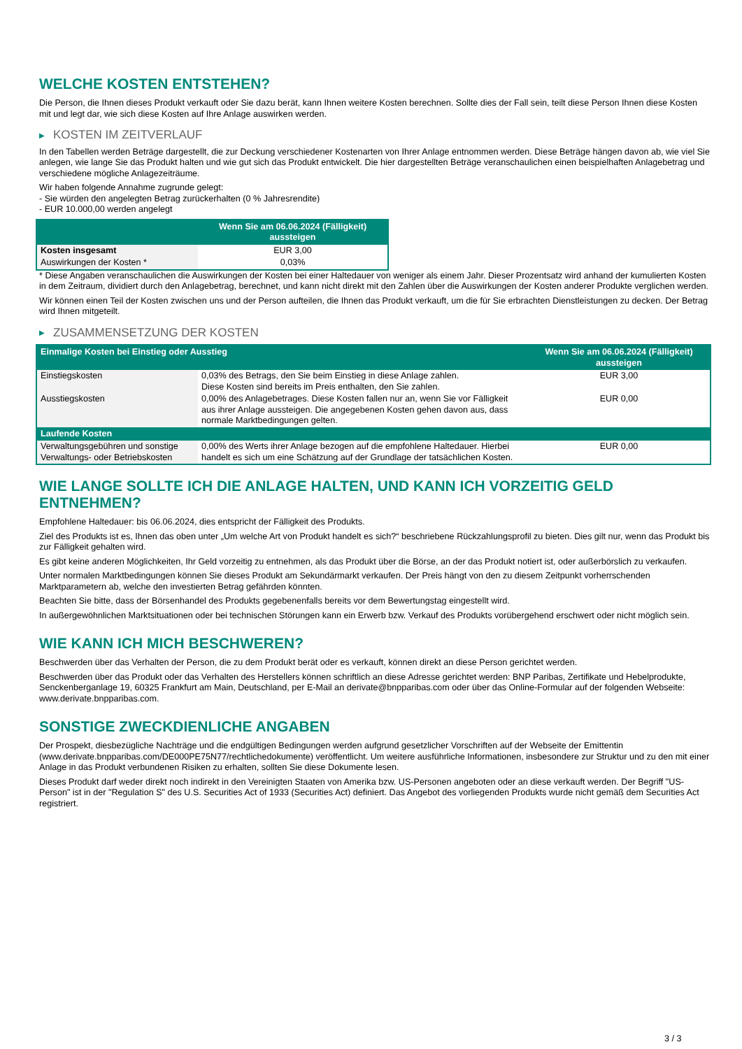WELCHE KOSTEN ENTSTEHEN?
Die Person, die Ihnen dieses Produkt verkauft oder Sie dazu berät, kann Ihnen weitere Kosten berechnen. Sollte dies der Fall sein, teilt diese Person Ihnen diese Kosten mit und legt dar, wie sich diese Kosten auf Ihre Anlage auswirken werden.
▶ KOSTEN IM ZEITVERLAUF
In den Tabellen werden Beträge dargestellt, die zur Deckung verschiedener Kostenarten von Ihrer Anlage entnommen werden. Diese Beträge hängen davon ab, wie viel Sie anlegen, wie lange Sie das Produkt halten und wie gut sich das Produkt entwickelt. Die hier dargestellten Beträge veranschaulichen einen beispielhaften Anlagebetrag und verschiedene mögliche Anlagezeiträume.
Wir haben folgende Annahme zugrunde gelegt:
- Sie würden den angelegten Betrag zurückerhalten (0 % Jahresrendite)
- EUR 10.000,00 werden angelegt
| | Wenn Sie am 06.06.2024 (Fälligkeit) aussteigen |
| --- | --- |
| Kosten insgesamt | EUR 3,00 |
| Auswirkungen der Kosten * | 0,03% |
* Diese Angaben veranschaulichen die Auswirkungen der Kosten bei einer Haltedauer von weniger als einem Jahr. Dieser Prozentsatz wird anhand der kumulierten Kosten in dem Zeitraum, dividiert durch den Anlagebetrag, berechnet, und kann nicht direkt mit den Zahlen über die Auswirkungen der Kosten anderer Produkte verglichen werden.
Wir können einen Teil der Kosten zwischen uns und der Person aufteilen, die Ihnen das Produkt verkauft, um die für Sie erbrachten Dienstleistungen zu decken. Der Betrag wird Ihnen mitgeteilt.
▶ ZUSAMMENSETZUNG DER KOSTEN
| Einmalige Kosten bei Einstieg oder Ausstieg | | Wenn Sie am 06.06.2024 (Fälligkeit) aussteigen |
| --- | --- | --- |
| Einstiegskosten | 0,03% des Betrags, den Sie beim Einstieg in diese Anlage zahlen. Diese Kosten sind bereits im Preis enthalten, den Sie zahlen. | EUR 3,00 |
| Ausstiegskosten | 0,00% des Anlagebetrages. Diese Kosten fallen nur an, wenn Sie vor Fälligkeit aus ihrer Anlage aussteigen. Die angegebenen Kosten gehen davon aus, dass normale Marktbedingungen gelten. | EUR 0,00 |
| Laufende Kosten | | |
| Verwaltungsgebühren und sonstige Verwaltungs- oder Betriebskosten | 0,00% des Werts ihrer Anlage bezogen auf die empfohlene Haltedauer. Hierbei handelt es sich um eine Schätzung auf der Grundlage der tatsächlichen Kosten. | EUR 0,00 |
WIE LANGE SOLLTE ICH DIE ANLAGE HALTEN, UND KANN ICH VORZEITIG GELD ENTNEHMEN?
Empfohlene Haltedauer: bis 06.06.2024, dies entspricht der Fälligkeit des Produkts.
Ziel des Produkts ist es, Ihnen das oben unter „Um welche Art von Produkt handelt es sich?“ beschriebene Rückzahlungsprofil zu bieten. Dies gilt nur, wenn das Produkt bis zur Fälligkeit gehalten wird.
Es gibt keine anderen Möglichkeiten, Ihr Geld vorzeitig zu entnehmen, als das Produkt über die Börse, an der das Produkt notiert ist, oder außerbörslich zu verkaufen.
Unter normalen Marktbedingungen können Sie dieses Produkt am Sekundärmarkt verkaufen. Der Preis hängt von den zu diesem Zeitpunkt vorherrschenden Marktparametern ab, welche den investierten Betrag gefährden könnten.
Beachten Sie bitte, dass der Börsenhandel des Produkts gegebenenfalls bereits vor dem Bewertungstag eingestellt wird.
In außergewöhnlichen Marktsituationen oder bei technischen Störungen kann ein Erwerb bzw. Verkauf des Produkts vorübergehend erschwert oder nicht möglich sein.
WIE KANN ICH MICH BESCHWEREN?
Beschwerden über das Verhalten der Person, die zu dem Produkt berät oder es verkauft, können direkt an diese Person gerichtet werden.
Beschwerden über das Produkt oder das Verhalten des Herstellers können schriftlich an diese Adresse gerichtet werden: BNP Paribas, Zertifikate und Hebelprodukte, Senckenberganlage 19, 60325 Frankfurt am Main, Deutschland, per E-Mail an derivate@bnpparibas.com oder über das Online-Formular auf der folgenden Webseite: www.derivate.bnpparibas.com.
SONSTIGE ZWECKDIENLICHE ANGABEN
Der Prospekt, diesbezügliche Nachträge und die endgültigen Bedingungen werden aufgrund gesetzlicher Vorschriften auf der Webseite der Emittentin (www.derivate.bnpparibas.com/DE000PE75N77/rechtlichedokumente) veröffentlicht. Um weitere ausführliche Informationen, insbesondere zur Struktur und zu den mit einer Anlage in das Produkt verbundenen Risiken zu erhalten, sollten Sie diese Dokumente lesen.
Dieses Produkt darf weder direkt noch indirekt in den Vereinigten Staaten von Amerika bzw. US-Personen angeboten oder an diese verkauft werden. Der Begriff "US-Person" ist in der "Regulation S" des U.S. Securities Act of 1933 (Securities Act) definiert. Das Angebot des vorliegenden Produkts wurde nicht gemäß dem Securities Act registriert.
3 / 3